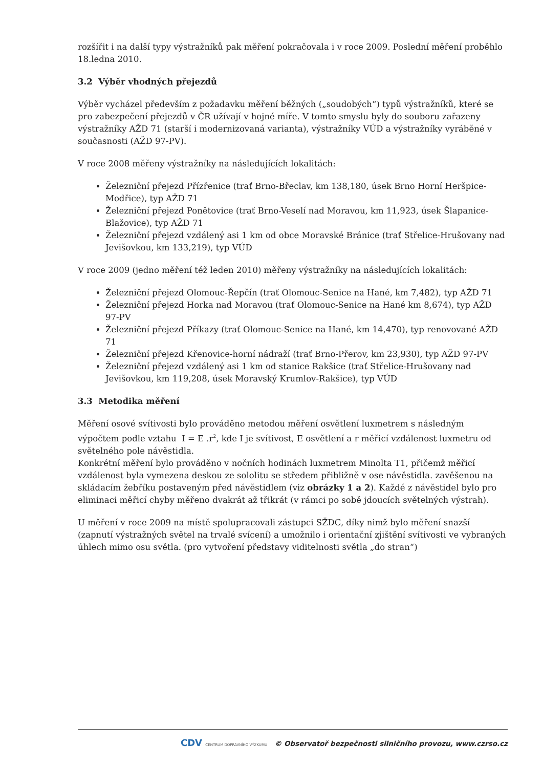rozšířit i na další typy výstražníků pak měření pokračovala i v roce 2009. Poslední měření proběhlo 18.ledna 2010.
3.2 Výběr vhodných přejezdů
Výběr vycházel především z požadavku měření běžných („soudobých“) typů výstražníků, které se pro zabezpečení přejezdů v ČR užívají v hojné míře. V tomto smyslu byly do souboru zařazeny výstražníky AŽD 71 (starší i modernizovaná varianta), výstražníky VÚD a výstražníky vyráběné v současnosti (AŽD 97-PV).
V roce 2008 měřeny výstražníky na následujících lokalitách:
Železniční přejezd Přízřenice (trať Brno-Břeclav, km 138,180, úsek Brno Horní Heršpice-Modřice), typ AŽD 71
Železniční přejezd Ponětovice (trať Brno-Veselí nad Moravou, km 11,923, úsek Šlapanice-Blažovice), typ AŽD 71
Železniční přejezd vzdálený asi 1 km od obce Moravské Bránice (trať Střelice-Hrušovany nad Jevišovkou, km 133,219), typ VÚD
V roce 2009 (jedno měření též leden 2010) měřeny výstražníky na následujících lokalitách:
Železniční přejezd Olomouc-Řepčín (trať Olomouc-Senice na Hané, km 7,482), typ AŽD 71
Železniční přejezd Horka nad Moravou (trať Olomouc-Senice na Hané km 8,674), typ AŽD 97-PV
Železniční přejezd Příkazy (trať Olomouc-Senice na Hané, km 14,470), typ renovované AŽD 71
Železniční přejezd Křenovice-horní nádraží (trať Brno-Přerov, km 23,930), typ AŽD 97-PV
Železniční přejezd vzdálený asi 1 km od stanice Rakšice (trať Střelice-Hrušovany nad Jevišovkou, km 119,208, úsek Moravský Krumlov-Rakšice), typ VÚD
3.3 Metodika měření
Měření osové svítivosti bylo prováděno metodou měření osvětlení luxmetrem s následným výpočtem podle vztahu I = E .r<sup>2</sup>, kde I je svítivost, E osvětlení a r měřicí vzdálenost luxmetru od světelného pole návěstidla.
Konkrétní měření bylo prováděno v nočních hodinách luxmetrem Minolta T1, přičemž měřicí vzdálenost byla vymezena deskou ze sololitu se středem přibližně v ose návěstidla. zavěšenou na skládacím žebříku postaveným před návěstidlem (viz obrázky 1 a 2). Každé z návěstidel bylo pro eliminaci měřicí chyby měřeno dvakrát až třikrát (v rámci po sobě jdoucích světelných výstrah).
U měření v roce 2009 na místě spolupracovali zástupci SŽDC, díky nimž bylo měření snazší (zapnutí výstražných světel na trvalé svícení) a umožnilo i orientační zjištění svítivosti ve vybraných úhlech mimo osu světla. (pro vytvoření představy viditelnosti světla „do stran“)
CDV CENTRUM DOPRAVNÍHO VÝZKUMU © Observatoř bezpečnosti silničního provozu, www.czrso.cz